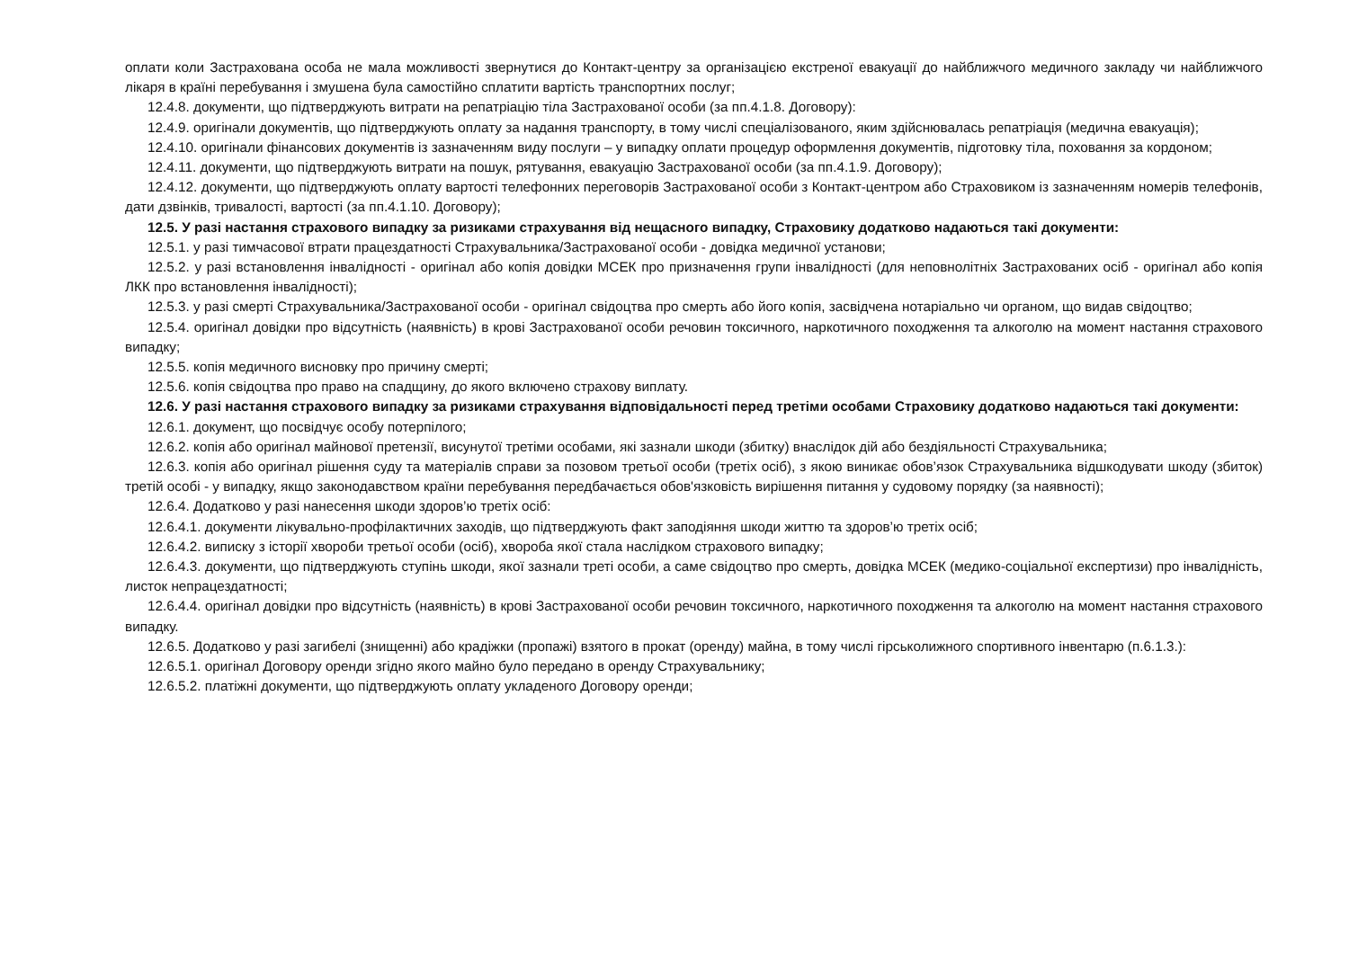оплати коли Застрахована особа не мала можливості звернутися до Контакт-центру за організацією екстреної евакуації до найближчого медичного закладу чи найближчого лікаря в країні перебування і змушена була самостійно сплатити вартість транспортних послуг;
12.4.8. документи, що підтверджують витрати на репатріацію тіла Застрахованої особи (за пп.4.1.8. Договору):
12.4.9. оригінали документів, що підтверджують оплату за надання транспорту, в тому числі спеціалізованого, яким здійснювалась репатріація (медична евакуація);
12.4.10. оригінали фінансових документів із зазначенням виду послуги – у випадку оплати процедур оформлення документів, підготовку тіла, поховання за кордоном;
12.4.11. документи, що підтверджують витрати на пошук, рятування, евакуацію Застрахованої особи (за пп.4.1.9. Договору);
12.4.12. документи, що підтверджують оплату вартості телефонних переговорів Застрахованої особи з Контакт-центром або Страховиком із зазначенням номерів телефонів, дати дзвінків, тривалості, вартості (за пп.4.1.10. Договору);
12.5. У разі настання страхового випадку за ризиками страхування від нещасного випадку, Страховику додатково надаються такі документи:
12.5.1. у разі тимчасової втрати працездатності Страхувальника/Застрахованої особи - довідка медичної установи;
12.5.2. у разі встановлення інвалідності - оригінал або копія довідки МСЕК про призначення групи інвалідності (для неповнолітніх Застрахованих осіб - оригінал або копія ЛКК про встановлення інвалідності);
12.5.3. у разі смерті Страхувальника/Застрахованої особи - оригінал свідоцтва про смерть або його копія, засвідчена нотаріально чи органом, що видав свідоцтво;
12.5.4. оригінал довідки про відсутність (наявність) в крові Застрахованої особи речовин токсичного, наркотичного походження та алкоголю на момент настання страхового випадку;
12.5.5. копія медичного висновку про причину смерті;
12.5.6. копія свідоцтва про право на спадщину, до якого включено страхову виплату.
12.6. У разі настання страхового випадку за ризиками страхування відповідальності перед третіми особами Страховику додатково надаються такі документи:
12.6.1. документ, що посвідчує особу потерпілого;
12.6.2. копія або оригінал майнової претензії, висунутої третіми особами, які зазнали шкоди (збитку) внаслідок дій або бездіяльності Страхувальника;
12.6.3. копія або оригінал рішення суду та матеріалів справи за позовом третьої особи (третіх осіб), з якою виникає обов’язок Страхувальника відшкодувати шкоду (збиток) третій особі - у випадку, якщо законодавством країни перебування передбачається обов'язковість вирішення питання у судовому порядку (за наявності);
12.6.4. Додатково у разі нанесення шкоди здоров’ю третіх осіб:
12.6.4.1. документи лікувально-профілактичних заходів, що підтверджують факт заподіяння шкоди життю та здоров’ю третіх осіб;
12.6.4.2. виписку з історії хвороби третьої особи (осіб), хвороба якої стала наслідком страхового випадку;
12.6.4.3. документи, що підтверджують ступінь шкоди, якої зазнали треті особи, а саме свідоцтво про смерть, довідка МСЕК (медико-соціальної експертизи) про інвалідність, листок непрацездатності;
12.6.4.4. оригінал довідки про відсутність (наявність) в крові Застрахованої особи речовин токсичного, наркотичного походження та алкоголю на момент настання страхового випадку.
12.6.5. Додатково у разі загибелі (знищенні) або крадіжки (пропажі) взятого в прокат (оренду) майна, в тому числі гірськолижного спортивного інвентарю (п.6.1.3.):
12.6.5.1. оригінал Договору оренди згідно якого майно було передано в оренду Страхувальнику;
12.6.5.2. платіжні документи, що підтверджують оплату укладеного Договору оренди;